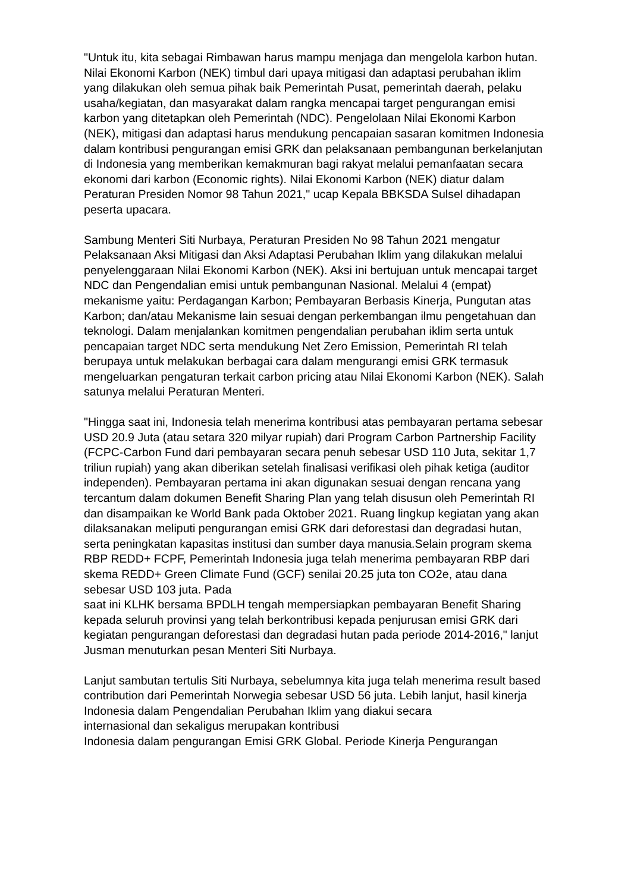"Untuk itu, kita sebagai Rimbawan harus mampu menjaga dan mengelola karbon hutan. Nilai Ekonomi Karbon (NEK) timbul dari upaya mitigasi dan adaptasi perubahan iklim yang dilakukan oleh semua pihak baik Pemerintah Pusat, pemerintah daerah, pelaku usaha/kegiatan, dan masyarakat dalam rangka mencapai target pengurangan emisi karbon yang ditetapkan oleh Pemerintah (NDC). Pengelolaan Nilai Ekonomi Karbon (NEK), mitigasi dan adaptasi harus mendukung pencapaian sasaran komitmen Indonesia dalam kontribusi pengurangan emisi GRK dan pelaksanaan pembangunan berkelanjutan di Indonesia yang memberikan kemakmuran bagi rakyat melalui pemanfaatan secara ekonomi dari karbon (Economic rights). Nilai Ekonomi Karbon (NEK) diatur dalam Peraturan Presiden Nomor 98 Tahun 2021," ucap Kepala BBKSDA Sulsel dihadapan peserta upacara.
Sambung Menteri Siti Nurbaya, Peraturan Presiden No 98 Tahun 2021 mengatur Pelaksanaan Aksi Mitigasi dan Aksi Adaptasi Perubahan Iklim yang dilakukan melalui penyelenggaraan Nilai Ekonomi Karbon (NEK). Aksi ini bertujuan untuk mencapai target NDC dan Pengendalian emisi untuk pembangunan Nasional. Melalui 4 (empat) mekanisme yaitu: Perdagangan Karbon; Pembayaran Berbasis Kinerja, Pungutan atas Karbon; dan/atau Mekanisme lain sesuai dengan perkembangan ilmu pengetahuan dan teknologi. Dalam menjalankan komitmen pengendalian perubahan iklim serta untuk pencapaian target NDC serta mendukung Net Zero Emission, Pemerintah RI telah berupaya untuk melakukan berbagai cara dalam mengurangi emisi GRK termasuk mengeluarkan pengaturan terkait carbon pricing atau Nilai Ekonomi Karbon (NEK). Salah satunya melalui Peraturan Menteri.
"Hingga saat ini, Indonesia telah menerima kontribusi atas pembayaran pertama sebesar USD 20.9 Juta (atau setara 320 milyar rupiah) dari Program Carbon Partnership Facility (FCPC-Carbon Fund dari pembayaran secara penuh sebesar USD 110 Juta, sekitar 1,7 triliun rupiah) yang akan diberikan setelah finalisasi verifikasi oleh pihak ketiga (auditor independen). Pembayaran pertama ini akan digunakan sesuai dengan rencana yang tercantum dalam dokumen Benefit Sharing Plan yang telah disusun oleh Pemerintah RI dan disampaikan ke World Bank pada Oktober 2021. Ruang lingkup kegiatan yang akan dilaksanakan meliputi pengurangan emisi GRK dari deforestasi dan degradasi hutan, serta peningkatan kapasitas institusi dan sumber daya manusia.Selain program skema RBP REDD+ FCPF, Pemerintah Indonesia juga telah menerima pembayaran RBP dari skema REDD+ Green Climate Fund (GCF) senilai 20.25 juta ton CO2e, atau dana sebesar USD 103 juta. Pada
saat ini KLHK bersama BPDLH tengah mempersiapkan pembayaran Benefit Sharing kepada seluruh provinsi yang telah berkontribusi kepada penjurusan emisi GRK dari kegiatan pengurangan deforestasi dan degradasi hutan pada periode 2014-2016," lanjut Jusman menuturkan pesan Menteri Siti Nurbaya.
Lanjut sambutan tertulis Siti Nurbaya, sebelumnya kita juga telah menerima result based contribution dari Pemerintah Norwegia sebesar USD 56 juta. Lebih lanjut, hasil kinerja Indonesia dalam Pengendalian Perubahan Iklim yang diakui secara
internasional dan sekaligus merupakan kontribusi
Indonesia dalam pengurangan Emisi GRK Global. Periode Kinerja Pengurangan